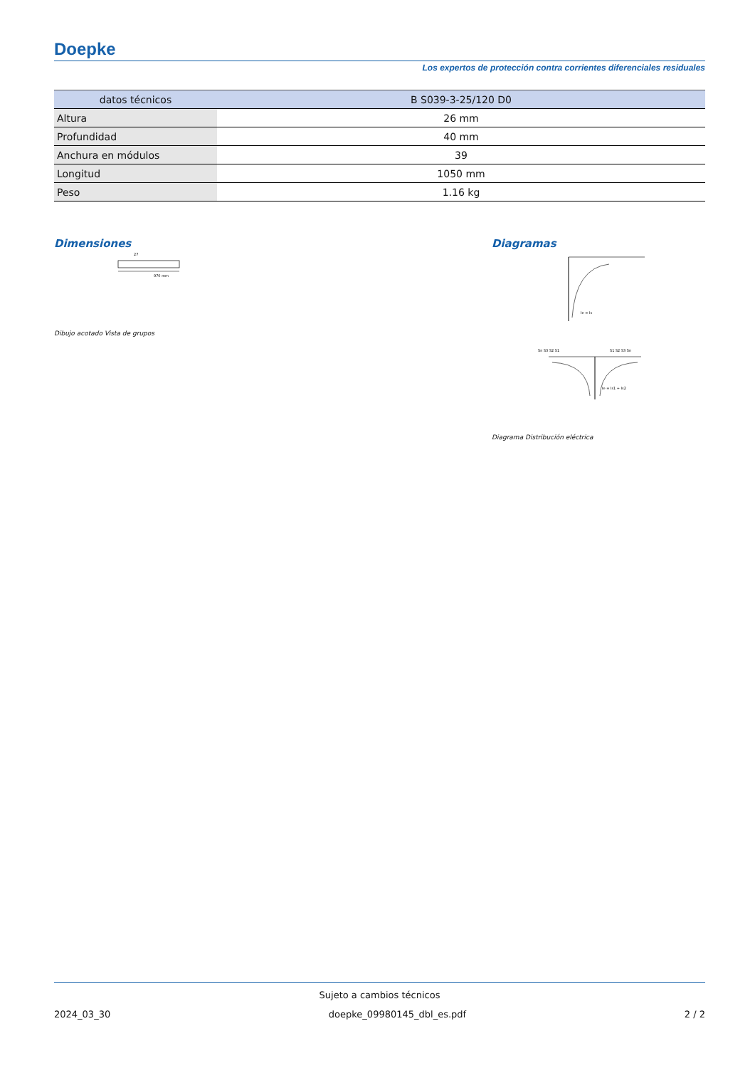Doepke
Los expertos de protección contra corrientes diferenciales residuales
| datos técnicos | B S039-3-25/120 D0 |
| --- | --- |
| Altura | 26 mm |
| Profundidad | 40 mm |
| Anchura en módulos | 39 |
| Longitud | 1050 mm |
| Peso | 1.16 kg |
Dimensiones
970 mm
27
Dibujo acotado Vista de grupos
Diagramas
Ie = Is
Sn S3 S2 S1
S1 S2 S3 Sn
Ie = Is1 + Is2
Diagrama Distribución eléctrica
Sujeto a cambios técnicos
2024_03_30 doepke_09980145_dbl_es.pdf 2 / 2